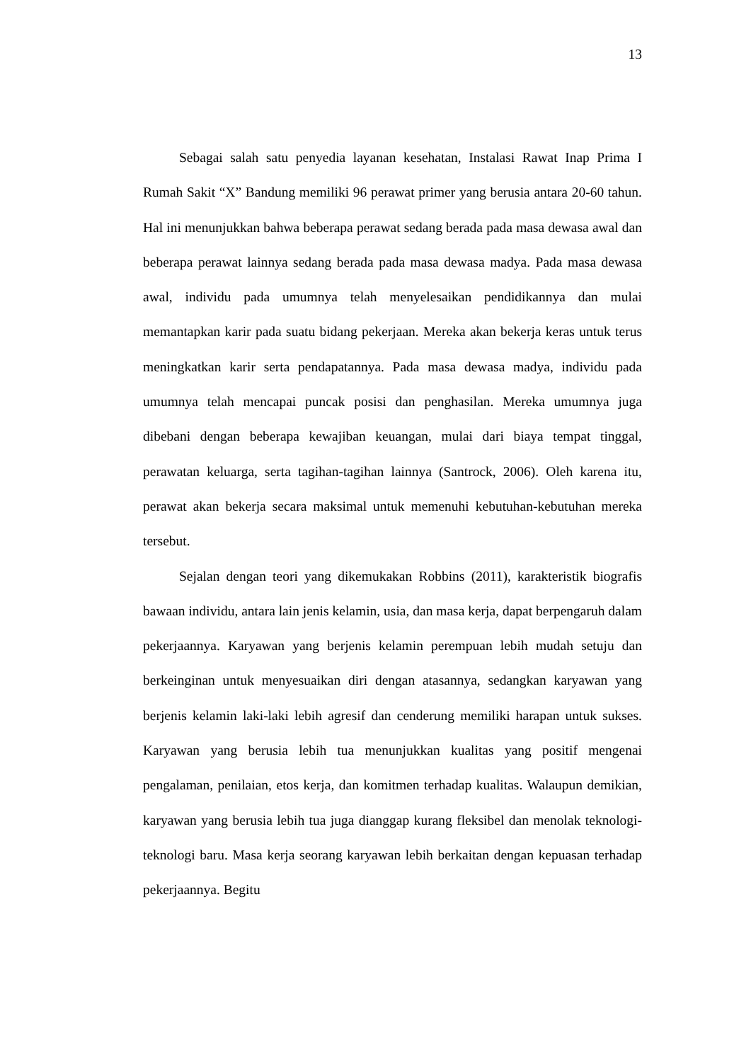13
Sebagai salah satu penyedia layanan kesehatan, Instalasi Rawat Inap Prima I Rumah Sakit “X” Bandung memiliki 96 perawat primer yang berusia antara 20-60 tahun. Hal ini menunjukkan bahwa beberapa perawat sedang berada pada masa dewasa awal dan beberapa perawat lainnya sedang berada pada masa dewasa madya. Pada masa dewasa awal, individu pada umumnya telah menyelesaikan pendidikannya dan mulai memantapkan karir pada suatu bidang pekerjaan. Mereka akan bekerja keras untuk terus meningkatkan karir serta pendapatannya. Pada masa dewasa madya, individu pada umumnya telah mencapai puncak posisi dan penghasilan. Mereka umumnya juga dibebani dengan beberapa kewajiban keuangan, mulai dari biaya tempat tinggal, perawatan keluarga, serta tagihan-tagihan lainnya (Santrock, 2006). Oleh karena itu, perawat akan bekerja secara maksimal untuk memenuhi kebutuhan-kebutuhan mereka tersebut.
Sejalan dengan teori yang dikemukakan Robbins (2011), karakteristik biografis bawaan individu, antara lain jenis kelamin, usia, dan masa kerja, dapat berpengaruh dalam pekerjaannya. Karyawan yang berjenis kelamin perempuan lebih mudah setuju dan berkeinginan untuk menyesuaikan diri dengan atasannya, sedangkan karyawan yang berjenis kelamin laki-laki lebih agresif dan cenderung memiliki harapan untuk sukses. Karyawan yang berusia lebih tua menunjukkan kualitas yang positif mengenai pengalaman, penilaian, etos kerja, dan komitmen terhadap kualitas. Walaupun demikian, karyawan yang berusia lebih tua juga dianggap kurang fleksibel dan menolak teknologi-teknologi baru. Masa kerja seorang karyawan lebih berkaitan dengan kepuasan terhadap pekerjaannya. Begitu